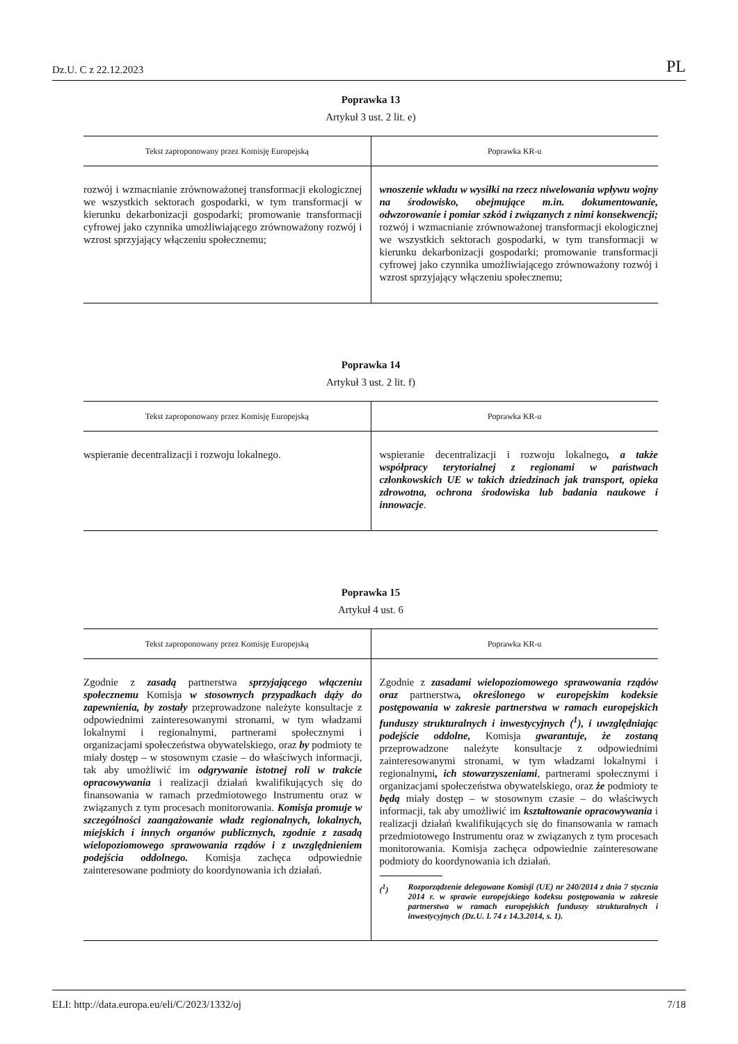Dz.U. C z 22.12.2023 PL
Poprawka 13
Artykuł 3 ust. 2 lit. e)
| Tekst zaproponowany przez Komisję Europejską | Poprawka KR-u |
| --- | --- |
| rozwój i wzmacnianie zrównoważonej transformacji ekologicznej we wszystkich sektorach gospodarki, w tym transformacji w kierunku dekarbonizacji gospodarki; promowanie transformacji cyfrowej jako czynnika umożliwiającego zrównoważony rozwój i wzrost sprzyjający włączeniu społecznemu; | wnoszenie wkładu w wysiłki na rzecz niwelowania wpływu wojny na środowisko, obejmujące m.in. dokumentowanie, odwzorowanie i pomiar szkód i związanych z nimi konsekwencji; rozwój i wzmacnianie zrównoważonej transformacji ekologicznej we wszystkich sektorach gospodarki, w tym transformacji w kierunku dekarbonizacji gospodarki; promowanie transformacji cyfrowej jako czynnika umożliwiającego zrównoważony rozwój i wzrost sprzyjający włączeniu społecznemu; |
Poprawka 14
Artykuł 3 ust. 2 lit. f)
| Tekst zaproponowany przez Komisję Europejską | Poprawka KR-u |
| --- | --- |
| wspieranie decentralizacji i rozwoju lokalnego. | wspieranie decentralizacji i rozwoju lokalnego , a także współpracy terytorialnej z regionami w państwach członkowskich UE w takich dziedzinach jak transport, opieka zdrowotna, ochrona środowiska lub badania naukowe i innowacje . |
Poprawka 15
Artykuł 4 ust. 6
| Tekst zaproponowany przez Komisję Europejską | Poprawka KR-u |
| --- | --- |
| Zgodnie z zasadą partnerstwa sprzyjającego włączeniu społecznemu Komisja w stosownych przypadkach dąży do zapewnienia, by zostały przeprowadzone należyte konsultacje z odpowiednimi zainteresowanymi stronami, w tym władzami lokalnymi i regionalnymi, partnerami społecznymi i organizacjami społeczeństwa obywatelskiego, oraz by podmioty te miały dostęp – w stosownym czasie – do właściwych informacji, tak aby umożliwić im odgrywanie istotnej roli w trakcie opracowywania i realizacji działań kwalifikujących się do finansowania w ramach przedmiotowego Instrumentu oraz w związanych z tym procesach monitorowania. Komisja promuje w szczególności zaangażowanie władz regionalnych, lokalnych, miejskich i innych organów publicznych, zgodnie z zasadą wielopoziomowego sprawowania rządów i z uwzględnieniem podejścia oddolnego. Komisja zachęca odpowiednie zainteresowane podmioty do koordynowania ich działań. | Zgodnie z zasadami wielopoziomowego sprawowania rządów oraz partnerstwa , określonego w europejskim kodeksie postępowania w zakresie partnerstwa w ramach europejskich funduszy strukturalnych i inwestycyjnych (<sup>1</sup>), i uwzględniając podejście oddolne, Komisja gwarantuje, że zostaną przeprowadzone należyte konsultacje z odpowiednimi zainteresowanymi stronami, w tym władzami lokalnymi i regionalnymi , ich stowarzyszeniami , partnerami społecznymi i organizacjami społeczeństwa obywatelskiego, oraz że podmioty te będą miały dostęp – w stosownym czasie – do właściwych informacji, tak aby umożliwić im kształtowanie opracowywania i realizacji działań kwalifikujących się do finansowania w ramach przedmiotowego Instrumentu oraz w związanych z tym procesach monitorowania. Komisja zachęca odpowiednie zainteresowane podmioty do koordynowania ich działań. (<sup>1</sup>) Rozporządzenie delegowane Komisji (UE) nr 240/2014 z dnia 7 stycznia 2014 r. w sprawie europejskiego kodeksu postępowania w zakresie partnerstwa w ramach europejskich funduszy strukturalnych i inwestycyjnych (Dz.U. L 74 z 14.3.2014, s. 1). |
ELI: http://data.europa.eu/eli/C/2023/1332/oj 7/18